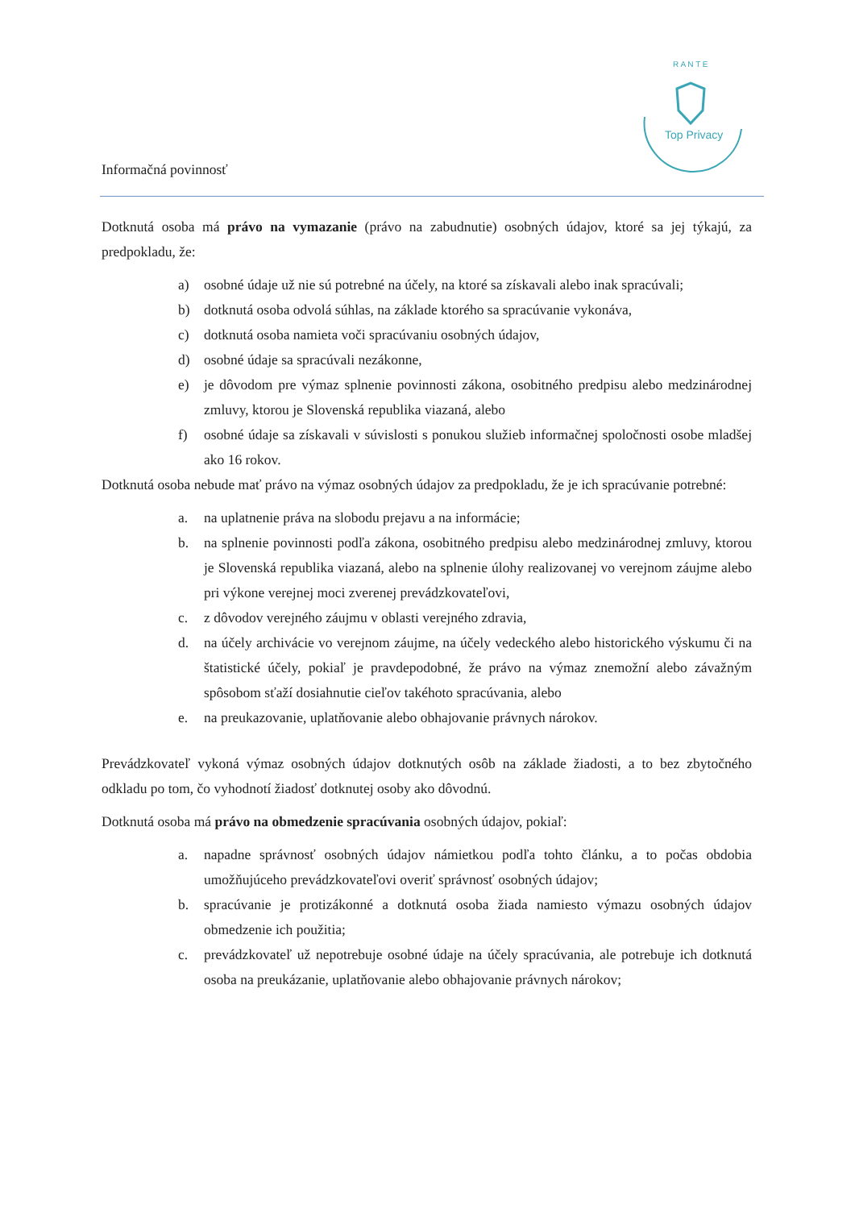Top Privacy
R A N T E
Informačná povinnosť
Dotknutá osoba má právo na vymazanie (právo na zabudnutie) osobných údajov, ktoré sa jej týkajú, za predpokladu, že:
a) osobné údaje už nie sú potrebné na účely, na ktoré sa získavali alebo inak spracúvali;
b) dotknutá osoba odvolá súhlas, na základe ktorého sa spracúvanie vykonáva,
c) dotknutá osoba namieta voči spracúvaniu osobných údajov,
d) osobné údaje sa spracúvali nezákonne,
e) je dôvodom pre výmaz splnenie povinnosti zákona, osobitného predpisu alebo medzinárodnej zmluvy, ktorou je Slovenská republika viazaná, alebo
f) osobné údaje sa získavali v súvislosti s ponukou služieb informačnej spoločnosti osobe mladšej ako 16 rokov.
Dotknutá osoba nebude mať právo na výmaz osobných údajov za predpokladu, že je ich spracúvanie potrebné:
a. na uplatnenie práva na slobodu prejavu a na informácie;
b. na splnenie povinnosti podľa zákona, osobitného predpisu alebo medzinárodnej zmluvy, ktorou je Slovenská republika viazaná, alebo na splnenie úlohy realizovanej vo verejnom záujme alebo pri výkone verejnej moci zverenej prevádzkovateľovi,
c. z dôvodov verejného záujmu v oblasti verejného zdravia,
d. na účely archivácie vo verejnom záujme, na účely vedeckého alebo historického výskumu či na štatistické účely, pokiaľ je pravdepodobné, že právo na výmaz znemožní alebo závažným spôsobom sťaží dosiahnutie cieľov takéhoto spracúvania, alebo
e. na preukazovanie, uplatňovanie alebo obhajovanie právnych nárokov.
Prevádzkovateľ vykoná výmaz osobných údajov dotknutých osôb na základe žiadosti, a to bez zbytočného odkladu po tom, čo vyhodnotí žiadosť dotknutej osoby ako dôvodnú.
Dotknutá osoba má právo na obmedzenie spracúvania osobných údajov, pokiaľ:
a. napadne správnosť osobných údajov námietkou podľa tohto článku, a to počas obdobia umožňujúceho prevádzkovateľovi overiť správnosť osobných údajov;
b. spracúvanie je protizákonné a dotknutá osoba žiada namiesto výmazu osobných údajov obmedzenie ich použitia;
c. prevádzkovateľ už nepotrebuje osobné údaje na účely spracúvania, ale potrebuje ich dotknutá osoba na preukázanie, uplatňovanie alebo obhajovanie právnych nárokov;